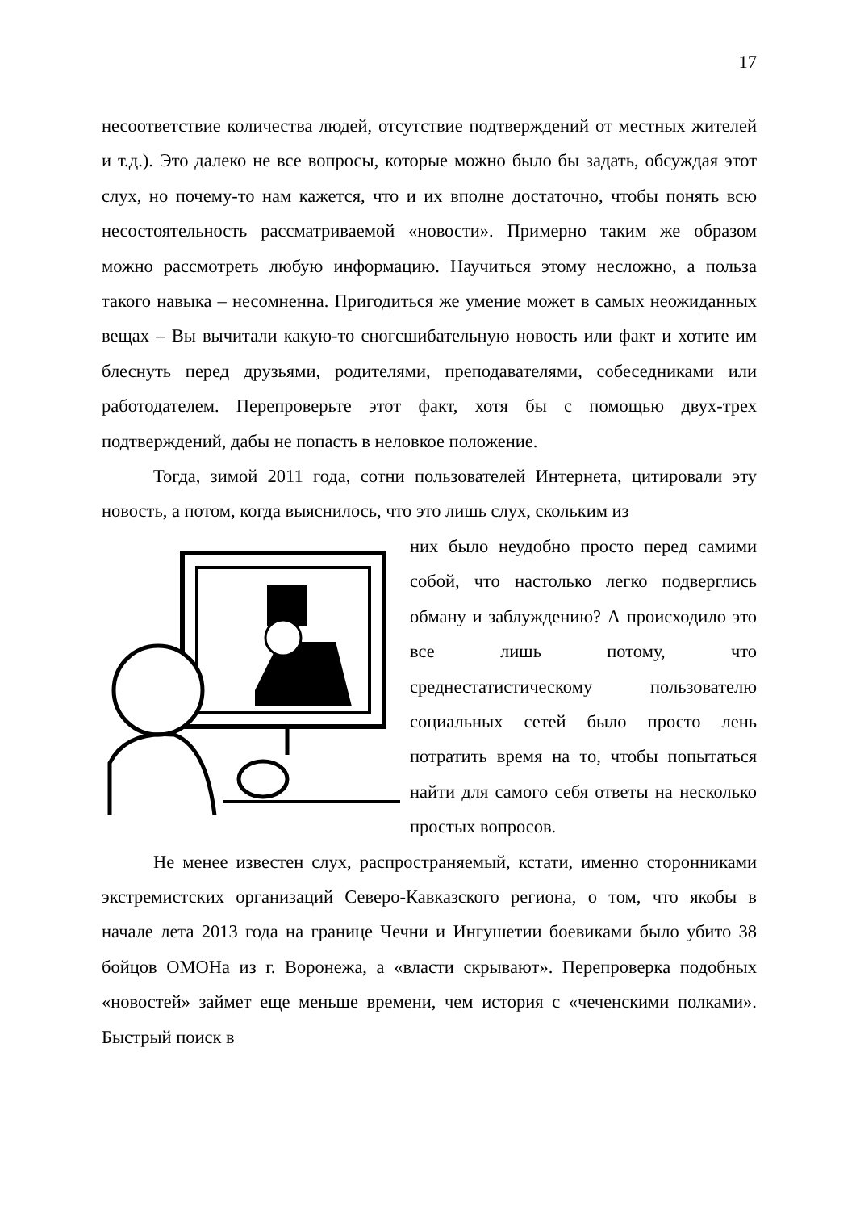17
несоответствие количества людей, отсутствие подтверждений от местных жителей и т.д.). Это далеко не все вопросы, которые можно было бы задать, обсуждая этот слух, но почему-то нам кажется, что и их вполне достаточно, чтобы понять всю несостоятельность рассматриваемой «новости». Примерно таким же образом можно рассмотреть любую информацию. Научиться этому несложно, а польза такого навыка – несомненна. Пригодиться же умение может в самых неожиданных вещах – Вы вычитали какую-то сногсшибательную новость или факт и хотите им блеснуть перед друзьями, родителями, преподавателями, собеседниками или работодателем. Перепроверьте этот факт, хотя бы с помощью двух-трех подтверждений, дабы не попасть в неловкое положение.
Тогда, зимой 2011 года, сотни пользователей Интернета, цитировали эту новость, а потом, когда выяснилось, что это лишь слух, скольким из
них было неудобно просто перед самими собой, что настолько легко подверглись обману и заблуждению? А происходило это все лишь потому, что среднестатистическому пользователю социальных сетей было просто лень потратить время на то, чтобы попытаться найти для самого себя ответы на несколько простых вопросов.
Не менее известен слух, распространяемый, кстати, именно сторонниками экстремистских организаций Северо-Кавказского региона, о том, что якобы в начале лета 2013 года на границе Чечни и Ингушетии боевиками было убито 38 бойцов ОМОНа из г. Воронежа, а «власти скрывают». Перепроверка подобных «новостей» займет еще меньше времени, чем история с «чеченскими полками». Быстрый поиск в